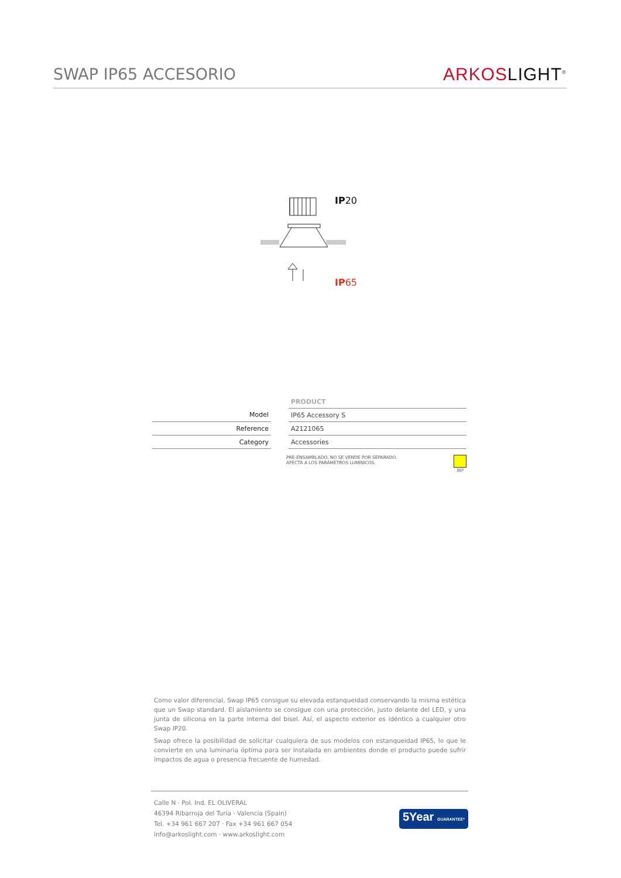SWAP IP65 ACCESORIO
ARKOS LIGHT<sup>®</sup>
IP20
IP65
| | | PRODUCT |
| --- | --- | --- |
| Model | | IP65 Accessory S |
| Reference | | A2121065 |
| Category | | Accessories |
PRE-ENSAMBLADO. NO SE VENDE POR SEPARADO.
AFECTA A LOS PARÁMETROS LUMÍNICOS.
36º
Como valor diferencial, Swap IP65 consigue su elevada estanqueidad conservando la misma estética que un Swap standard. El aislamiento se consigue con una protección, justo delante del LED, y una junta de silicona en la parte interna del bisel. Así, el aspecto exterior es idéntico a cualquier otro Swap IP20.
Swap ofrece la posibilidad de solicitar cualquiera de sus modelos con estanqueidad IP65, lo que le convierte en una luminaria óptima para ser instalada en ambientes donde el producto puede sufrir impactos de agua o presencia frecuente de humedad.
Calle N · Pol. Ind. EL OLIVERAL
46394 Ribarroja del Turia · Valencia (Spain)
Tel. +34 961 667 207 · Fax +34 961 667 054
info@arkoslight.com · www.arkoslight.com
5Year GUARANTEE*